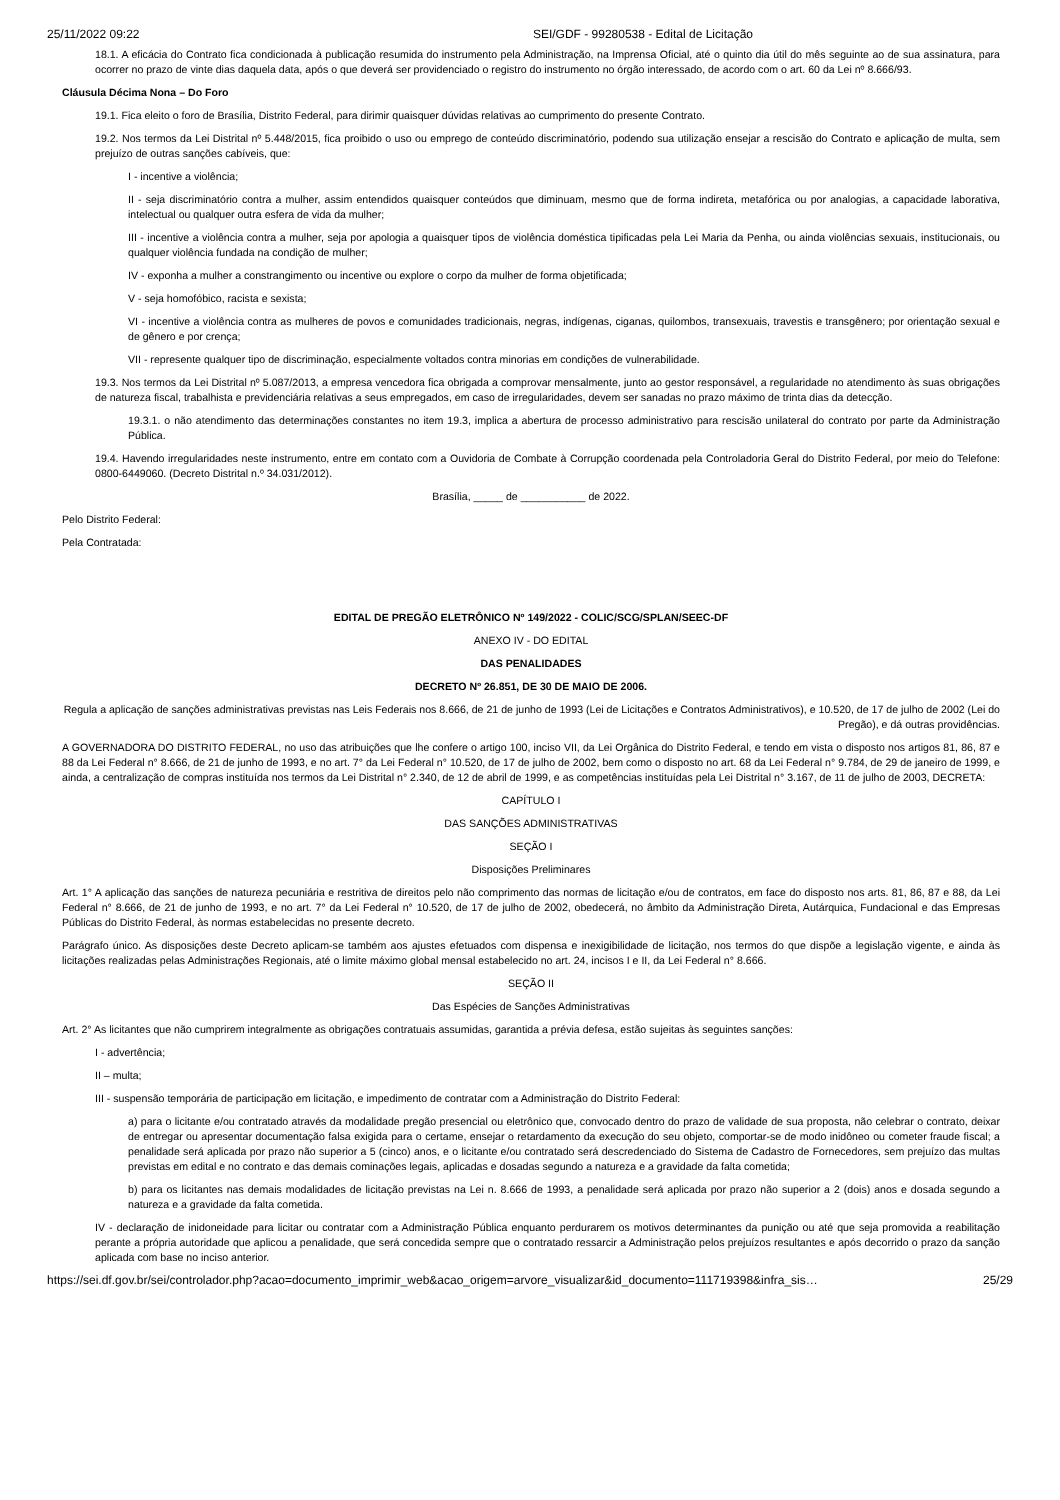25/11/2022 09:22 SEI/GDF - 99280538 - Edital de Licitação
18.1. A eficácia do Contrato fica condicionada à publicação resumida do instrumento pela Administração, na Imprensa Oficial, até o quinto dia útil do mês seguinte ao de sua assinatura, para ocorrer no prazo de vinte dias daquela data, após o que deverá ser providenciado o registro do instrumento no órgão interessado, de acordo com o art. 60 da Lei nº 8.666/93.
Cláusula Décima Nona – Do Foro
19.1. Fica eleito o foro de Brasília, Distrito Federal, para dirimir quaisquer dúvidas relativas ao cumprimento do presente Contrato.
19.2. Nos termos da Lei Distrital nº 5.448/2015, fica proibido o uso ou emprego de conteúdo discriminatório, podendo sua utilização ensejar a rescisão do Contrato e aplicação de multa, sem prejuízo de outras sanções cabíveis, que:
I - incentive a violência;
II - seja discriminatório contra a mulher, assim entendidos quaisquer conteúdos que diminuam, mesmo que de forma indireta, metafórica ou por analogias, a capacidade laborativa, intelectual ou qualquer outra esfera de vida da mulher;
III - incentive a violência contra a mulher, seja por apologia a quaisquer tipos de violência doméstica tipificadas pela Lei Maria da Penha, ou ainda violências sexuais, institucionais, ou qualquer violência fundada na condição de mulher;
IV - exponha a mulher a constrangimento ou incentive ou explore o corpo da mulher de forma objetificada;
V - seja homofóbico, racista e sexista;
VI - incentive a violência contra as mulheres de povos e comunidades tradicionais, negras, indígenas, ciganas, quilombos, transexuais, travestis e transgênero; por orientação sexual e de gênero e por crença;
VII - represente qualquer tipo de discriminação, especialmente voltados contra minorias em condições de vulnerabilidade.
19.3. Nos termos da Lei Distrital nº 5.087/2013, a empresa vencedora fica obrigada a comprovar mensalmente, junto ao gestor responsável, a regularidade no atendimento às suas obrigações de natureza fiscal, trabalhista e previdenciária relativas a seus empregados, em caso de irregularidades, devem ser sanadas no prazo máximo de trinta dias da detecção.
19.3.1. o não atendimento das determinações constantes no item 19.3, implica a abertura de processo administrativo para rescisão unilateral do contrato por parte da Administração Pública.
19.4. Havendo irregularidades neste instrumento, entre em contato com a Ouvidoria de Combate à Corrupção coordenada pela Controladoria Geral do Distrito Federal, por meio do Telefone: 0800-6449060. (Decreto Distrital n.º 34.031/2012).
Brasília, _____ de ___________ de 2022.
Pelo Distrito Federal:
Pela Contratada:
EDITAL DE PREGÃO ELETRÔNICO Nº 149/2022 - COLIC/SCG/SPLAN/SEEC-DF
ANEXO IV - DO EDITAL
DAS PENALIDADES
DECRETO Nº 26.851, DE 30 DE MAIO DE 2006.
Regula a aplicação de sanções administrativas previstas nas Leis Federais nos 8.666, de 21 de junho de 1993 (Lei de Licitações e Contratos Administrativos), e 10.520, de 17 de julho de 2002 (Lei do Pregão), e dá outras providências.
A GOVERNADORA DO DISTRITO FEDERAL, no uso das atribuições que lhe confere o artigo 100, inciso VII, da Lei Orgânica do Distrito Federal, e tendo em vista o disposto nos artigos 81, 86, 87 e 88 da Lei Federal n° 8.666, de 21 de junho de 1993, e no art. 7° da Lei Federal n° 10.520, de 17 de julho de 2002, bem como o disposto no art. 68 da Lei Federal n° 9.784, de 29 de janeiro de 1999, e ainda, a centralização de compras instituída nos termos da Lei Distrital n° 2.340, de 12 de abril de 1999, e as competências instituídas pela Lei Distrital n° 3.167, de 11 de julho de 2003, DECRETA:
CAPÍTULO I
DAS SANÇÕES ADMINISTRATIVAS
SEÇÃO I
Disposições Preliminares
Art. 1° A aplicação das sanções de natureza pecuniária e restritiva de direitos pelo não comprimento das normas de licitação e/ou de contratos, em face do disposto nos arts. 81, 86, 87 e 88, da Lei Federal n° 8.666, de 21 de junho de 1993, e no art. 7° da Lei Federal n° 10.520, de 17 de julho de 2002, obedecerá, no âmbito da Administração Direta, Autárquica, Fundacional e das Empresas Públicas do Distrito Federal, às normas estabelecidas no presente decreto.
Parágrafo único. As disposições deste Decreto aplicam-se também aos ajustes efetuados com dispensa e inexigibilidade de licitação, nos termos do que dispõe a legislação vigente, e ainda às licitações realizadas pelas Administrações Regionais, até o limite máximo global mensal estabelecido no art. 24, incisos I e II, da Lei Federal n° 8.666.
SEÇÃO II
Das Espécies de Sanções Administrativas
Art. 2° As licitantes que não cumprirem integralmente as obrigações contratuais assumidas, garantida a prévia defesa, estão sujeitas às seguintes sanções:
I - advertência;
II – multa;
III - suspensão temporária de participação em licitação, e impedimento de contratar com a Administração do Distrito Federal:
a) para o licitante e/ou contratado através da modalidade pregão presencial ou eletrônico que, convocado dentro do prazo de validade de sua proposta, não celebrar o contrato, deixar de entregar ou apresentar documentação falsa exigida para o certame, ensejar o retardamento da execução do seu objeto, comportar-se de modo inidôneo ou cometer fraude fiscal; a penalidade será aplicada por prazo não superior a 5 (cinco) anos, e o licitante e/ou contratado será descredenciado do Sistema de Cadastro de Fornecedores, sem prejuízo das multas previstas em edital e no contrato e das demais cominações legais, aplicadas e dosadas segundo a natureza e a gravidade da falta cometida;
b) para os licitantes nas demais modalidades de licitação previstas na Lei n. 8.666 de 1993, a penalidade será aplicada por prazo não superior a 2 (dois) anos e dosada segundo a natureza e a gravidade da falta cometida.
IV - declaração de inidoneidade para licitar ou contratar com a Administração Pública enquanto perdurarem os motivos determinantes da punição ou até que seja promovida a reabilitação perante a própria autoridade que aplicou a penalidade, que será concedida sempre que o contratado ressarcir a Administração pelos prejuízos resultantes e após decorrido o prazo da sanção aplicada com base no inciso anterior.
https://sei.df.gov.br/sei/controlador.php?acao=documento_imprimir_web&acao_origem=arvore_visualizar&id_documento=111719398&infra_sis… 25/29